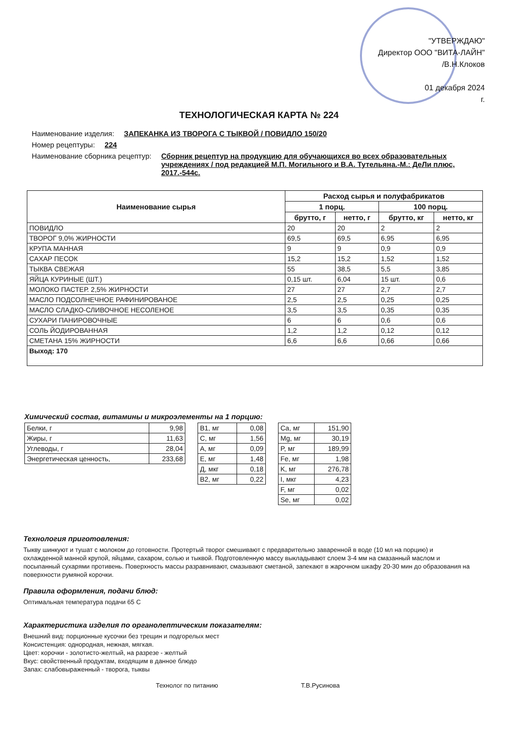"УТВЕРЖДАЮ"
Директор ООО "ВИТА-ЛАЙН"
/В.Н.Клоков
01 декабря 2024
г.
ТЕХНОЛОГИЧЕСКАЯ КАРТА № 224
Наименование изделия: ЗАПЕКАНКА ИЗ ТВОРОГА С ТЫКВОЙ / ПОВИДЛО 150/20
Номер рецептуры: 224
Наименование сборника рецептур: Сборник рецептур на продукцию для обучающихся во всех образовательных учреждениях / под редакцией М.П. Могильного и В.А. Тутельяна.-М.: ДеЛи плюс, 2017.-544с.
| Наименование сырья | Расход сырья и полуфабрикатов | | | |
| --- | --- | --- | --- | --- |
| | 1 порц. | | 100 порц. | |
| | брутто, г | нетто, г | брутто, кг | нетто, кг |
| ПОВИДЛО | 20 | 20 | 2 | 2 |
| ТВОРОГ 9,0% ЖИРНОСТИ | 69,5 | 69,5 | 6,95 | 6,95 |
| КРУПА МАННАЯ | 9 | 9 | 0,9 | 0,9 |
| САХАР ПЕСОК | 15,2 | 15,2 | 1,52 | 1,52 |
| ТЫКВА СВЕЖАЯ | 55 | 38,5 | 5,5 | 3,85 |
| ЯЙЦА КУРИНЫЕ (ШТ.) | 0,15 шт. | 6,04 | 15 шт. | 0,6 |
| МОЛОКО ПАСТЕР. 2,5% ЖИРНОСТИ | 27 | 27 | 2,7 | 2,7 |
| МАСЛО ПОДСОЛНЕЧНОЕ РАФИНИРОВАНОЕ | 2,5 | 2,5 | 0,25 | 0,25 |
| МАСЛО СЛАДКО-СЛИВОЧНОЕ НЕСОЛЕНОЕ | 3,5 | 3,5 | 0,35 | 0,35 |
| СУХАРИ ПАНИРОВОЧНЫЕ | 6 | 6 | 0,6 | 0,6 |
| СОЛЬ ЙОДИРОВАННАЯ | 1,2 | 1,2 | 0,12 | 0,12 |
| СМЕТАНА 15% ЖИРНОСТИ | 6,6 | 6,6 | 0,66 | 0,66 |
| Выход: 170 | | | | |
Химический состав, витамины и микроэлементы на 1 порцию:
| Белки, г | 9,98 |
| Жиры, г | 11,63 |
| Углеводы, г | 28,04 |
| Энергетическая ценность, | 233,68 |
| B1, мг | 0,08 |
| C, мг | 1,56 |
| A, мг | 0,09 |
| E, мг | 1,48 |
| Д, мкг | 0,18 |
| B2, мг | 0,22 |
| Ca, мг | 151,90 |
| Mg, мг | 30,19 |
| P, мг | 189,99 |
| Fe, мг | 1,98 |
| K, мг | 276,78 |
| I, мкг | 4,23 |
| F, мг | 0,02 |
| Se, мг | 0,02 |
Технология приготовления:
Тыкву шинкуют и тушат с молоком до готовности. Протертый творог смешивают с предварительно заваренной в воде (10 мл на порцию) и охлажденной манной крупой, яйцами, сахаром, солью и тыквой. Подготовленную массу выкладывают слоем 3-4 мм на смазанный маслом и посыпанный сухарями противень. Поверхность массы разравнивают, смазывают сметаной, запекают в жарочном шкафу 20-30 мин до образования на поверхности румяной корочки.
Правила оформления, подачи блюд:
Оптимальная температура подачи 65 С
Характеристика изделия по органолептическим показателям:
Внешний вид: порционные кусочки без трещин и подгорелых мест
Консистенция: однородная, нежная, мягкая.
Цвет: корочки - золотисто-желтый, на разрезе - желтый
Вкус: свойственный продуктам, входящим в данное блюдо
Запах: слабовыраженный - творога, тыквы
Технолог по питанию Т.В.Русинова